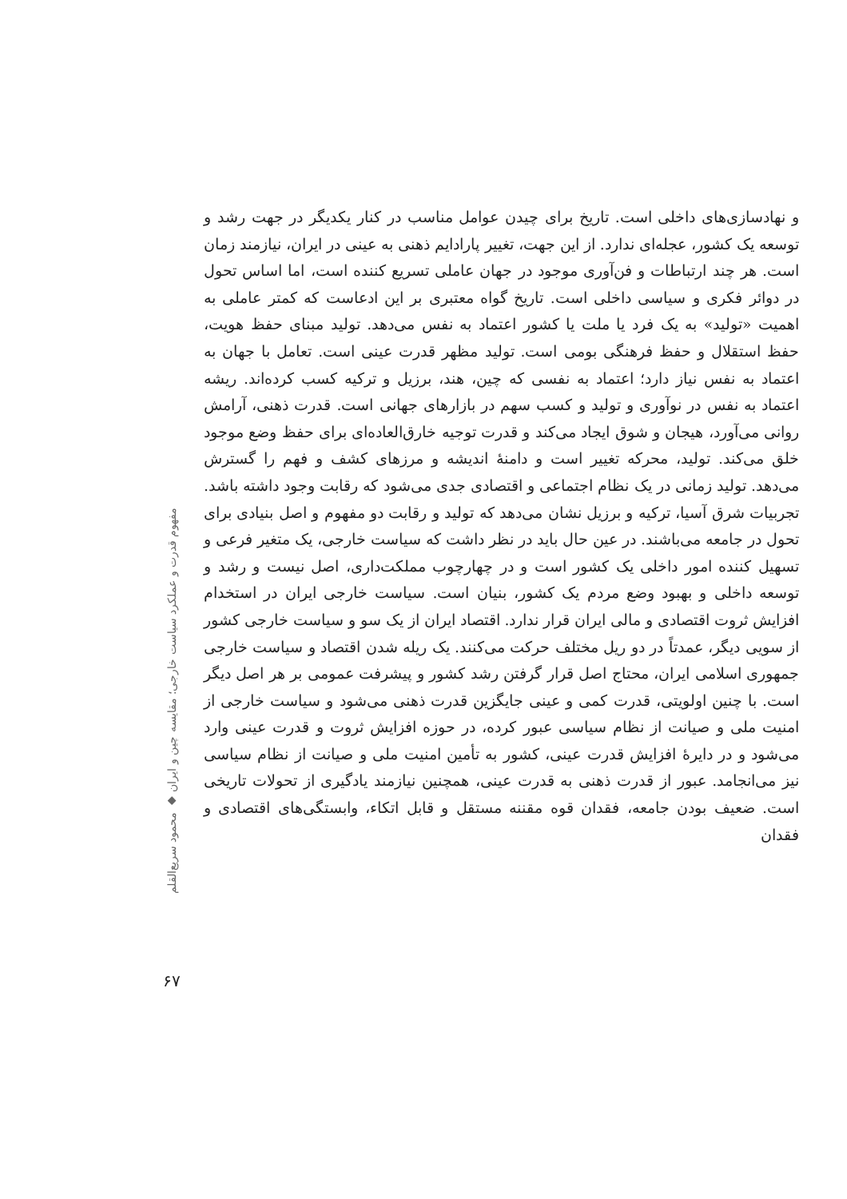و نهادسازی‌های داخلی است. تاریخ برای چیدن عوامل مناسب در کنار یکدیگر در جهت رشد و توسعه یک کشور، عجله‌ای ندارد. از این جهت، تغییر پارادایم ذهنی به عینی در ایران، نیازمند زمان است. هر چند ارتباطات و فن‌آوری موجود در جهان عاملی تسریع کننده است، اما اساس تحول در دوائر فکری و سیاسی داخلی است. تاریخ گواه معتبری بر این ادعاست که کمتر عاملی به اهمیت «تولید» به یک فرد یا ملت یا کشور اعتماد به نفس می‌دهد. تولید مبنای حفظ هویت، حفظ استقلال و حفظ فرهنگی بومی است. تولید مظهر قدرت عینی است. تعامل با جهان به اعتماد به نفس نیاز دارد؛ اعتماد به نفسی که چین، هند، برزیل و ترکیه کسب کرده‌اند. ریشه اعتماد به نفس در نوآوری و تولید و کسب سهم در بازارهای جهانی است. قدرت ذهنی، آرامش روانی می‌آورد، هیجان و شوق ایجاد می‌کند و قدرت توجیه خارق‌العاده‌ای برای حفظ وضع موجود خلق می‌کند. تولید، محرکه تغییر است و دامنهٔ اندیشه و مرزهای کشف و فهم را گسترش می‌دهد. تولید زمانی در یک نظام اجتماعی و اقتصادی جدی می‌شود که رقابت وجود داشته باشد. تجربیات شرق آسیا، ترکیه و برزیل نشان می‌دهد که تولید و رقابت دو مفهوم و اصل بنیادی برای تحول در جامعه می‌باشند. در عین حال باید در نظر داشت که سیاست خارجی، یک متغیر فرعی و تسهیل کننده امور داخلی یک کشور است و در چهارچوب مملکت‌داری، اصل نیست و رشد و توسعه داخلی و بهبود وضع مردم یک کشور، بنیان است. سیاست خارجی ایران در استخدام افزایش ثروت اقتصادی و مالی ایران قرار ندارد. اقتصاد ایران از یک سو و سیاست خارجی کشور از سویی دیگر، عمدتاً در دو ریل مختلف حرکت می‌کنند. یک ریله شدن اقتصاد و سیاست خارجی جمهوری اسلامی ایران، محتاج اصل قرار گرفتن رشد کشور و پیشرفت عمومی بر هر اصل دیگر است. با چنین اولویتی، قدرت کمی و عینی جایگزین قدرت ذهنی می‌شود و سیاست خارجی از امنیت ملی و صیانت از نظام سیاسی عبور کرده، در حوزه افزایش ثروت و قدرت عینی وارد می‌شود و در دایرهٔ افزایش قدرت عینی، کشور به تأمین امنیت ملی و صیانت از نظام سیاسی نیز می‌انجامد. عبور از قدرت ذهنی به قدرت عینی، همچنین نیازمند یادگیری از تحولات تاریخی است. ضعیف بودن جامعه، فقدان قوه مقننه مستقل و قابل اتکاء، وابستگی‌های اقتصادی و فقدان
مفهوم قدرت و عملکرد سیاست خارجی؛ مقایسه چین و ایران ◆ محمود سریع‌القلم
۶۷